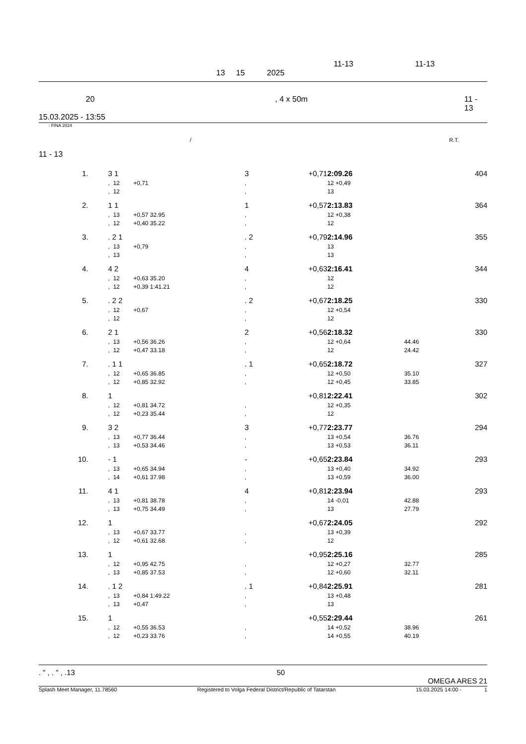11-13 11-13
13 15 2025
20, 4 x 50m 11 - 13
15.03.2025 - 13:55
: FINA 2024
/ R.T.
11 - 13
| 1. | 3 1 | | | 3 | +0,71 | 2:09.26 | | 404 |
| | , | 12 | +0,71 | , | | 12 +0,49 | | |
| | , | 12 | | , | | 13 | | |
| 2. | 1 1 | | | 1 | +0,57 | 2:13.83 | | 364 |
| | , | 13 | +0,57 32.95 | , | | 12 +0,38 | | |
| | , | 12 | +0,40 35.22 | , | | 12 | | |
| 3. | . 2 1 | | | . 2 | +0,79 | 2:14.96 | | 355 |
| | , | 13 | +0,79 | , | | 13 | | |
| | , | 13 | | , | | 13 | | |
| 4. | 4 2 | | | 4 | +0,63 | 2:16.41 | | 344 |
| | , | 12 | +0,63 35.20 | , | | 12 | | |
| | , | 12 | +0,39 1:41.21 | , | | 12 | | |
| 5. | . 2 2 | | | . 2 | +0,67 | 2:18.25 | | 330 |
| | , | 12 | +0,67 | , | | 12 +0,54 | | |
| | , | 12 | | , | | 12 | | |
| 6. | 2 1 | | | 2 | +0,56 | 2:18.32 | | 330 |
| | , | 13 | +0,56 36.26 | , | | 12 +0,64 | 44.46 | |
| | , | 12 | +0,47 33.18 | , | | 12 | 24.42 | |
| 7. | . 1 1 | | | . 1 | +0,65 | 2:18.72 | | 327 |
| | , | 12 | +0,65 36.85 | , | | 12 +0,50 | 35.10 | |
| | , | 12 | +0,85 32.92 | , | | 12 +0,45 | 33.85 | |
| 8. | 1 | | | | +0,81 | 2:22.41 | | 302 |
| | , | 12 | +0,81 34.72 | , | | 12 +0,35 | | |
| | , | 12 | +0,23 35.44 | , | | 12 | | |
| 9. | 3 2 | | | 3 | +0,77 | 2:23.77 | | 294 |
| | , | 13 | +0,77 36.44 | , | | 13 +0,54 | 36.76 | |
| | , | 13 | +0,53 34.46 | , | | 13 +0,53 | 36.11 | |
| 10. | - 1 | | | - | +0,65 | 2:23.84 | | 293 |
| | , | 13 | +0,65 34.94 | , | | 13 +0,40 | 34.92 | |
| | , | 14 | +0,61 37.98 | , | | 13 +0,59 | 36.00 | |
| 11. | 4 1 | | | 4 | +0,81 | 2:23.94 | | 293 |
| | , | 13 | +0,81 38.78 | , | | 14 -0,01 | 42.88 | |
| | , | 13 | +0,75 34.49 | , | | 13 | 27.79 | |
| 12. | 1 | | | | +0,67 | 2:24.05 | | 292 |
| | , | 13 | +0,67 33.77 | , | | 13 +0,39 | | |
| | , | 12 | +0,61 32.68 | , | | 12 | | |
| 13. | 1 | | | | +0,95 | 2:25.16 | | 285 |
| | , | 12 | +0,95 42.75 | , | | 12 +0,27 | 32.77 | |
| | , | 13 | +0,85 37.53 | , | | 12 +0,60 | 32.11 | |
| 14. | . 1 2 | | | . 1 | +0,84 | 2:25.91 | | 281 |
| | , | 13 | +0,84 1:49.22 | , | | 13 +0,48 | | |
| | , | 13 | +0,47 | , | | 13 | | |
| 15. | 1 | | | | +0,55 | 2:29.44 | | 261 |
| | , | 12 | +0,55 36.53 | , | | 14 +0,52 | 38.96 | |
| | , | 12 | +0,23 33.76 | , | | 14 +0,55 | 40.19 | |
. " , . " , .13 50
OMEGA ARES 21
Splash Meet Manager, 11.78560 Registered to Volga Federal District/Republic of Tatarstan 15.03.2025 14:00 - 1